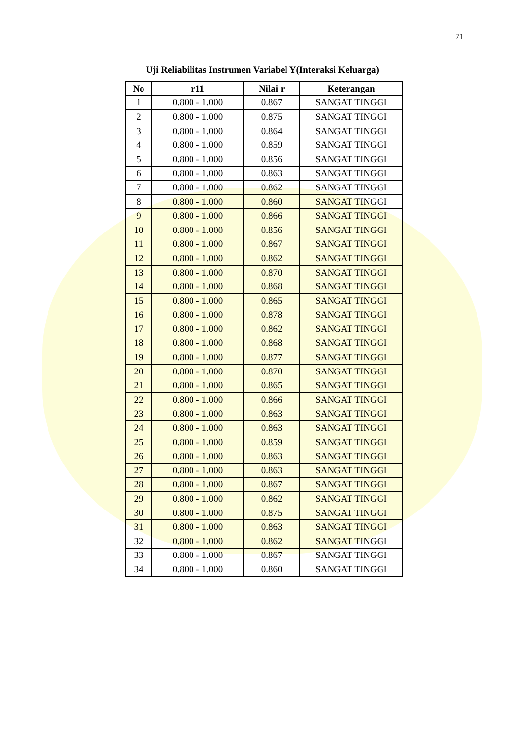71
Uji Reliabilitas Instrumen Variabel Y(Interaksi Keluarga)
| No | r11 | Nilai r | Keterangan |
| --- | --- | --- | --- |
| 1 | 0.800 - 1.000 | 0.867 | SANGAT TINGGI |
| 2 | 0.800 - 1.000 | 0.875 | SANGAT TINGGI |
| 3 | 0.800 - 1.000 | 0.864 | SANGAT TINGGI |
| 4 | 0.800 - 1.000 | 0.859 | SANGAT TINGGI |
| 5 | 0.800 - 1.000 | 0.856 | SANGAT TINGGI |
| 6 | 0.800 - 1.000 | 0.863 | SANGAT TINGGI |
| 7 | 0.800 - 1.000 | 0.862 | SANGAT TINGGI |
| 8 | 0.800 - 1.000 | 0.860 | SANGAT TINGGI |
| 9 | 0.800 - 1.000 | 0.866 | SANGAT TINGGI |
| 10 | 0.800 - 1.000 | 0.856 | SANGAT TINGGI |
| 11 | 0.800 - 1.000 | 0.867 | SANGAT TINGGI |
| 12 | 0.800 - 1.000 | 0.862 | SANGAT TINGGI |
| 13 | 0.800 - 1.000 | 0.870 | SANGAT TINGGI |
| 14 | 0.800 - 1.000 | 0.868 | SANGAT TINGGI |
| 15 | 0.800 - 1.000 | 0.865 | SANGAT TINGGI |
| 16 | 0.800 - 1.000 | 0.878 | SANGAT TINGGI |
| 17 | 0.800 - 1.000 | 0.862 | SANGAT TINGGI |
| 18 | 0.800 - 1.000 | 0.868 | SANGAT TINGGI |
| 19 | 0.800 - 1.000 | 0.877 | SANGAT TINGGI |
| 20 | 0.800 - 1.000 | 0.870 | SANGAT TINGGI |
| 21 | 0.800 - 1.000 | 0.865 | SANGAT TINGGI |
| 22 | 0.800 - 1.000 | 0.866 | SANGAT TINGGI |
| 23 | 0.800 - 1.000 | 0.863 | SANGAT TINGGI |
| 24 | 0.800 - 1.000 | 0.863 | SANGAT TINGGI |
| 25 | 0.800 - 1.000 | 0.859 | SANGAT TINGGI |
| 26 | 0.800 - 1.000 | 0.863 | SANGAT TINGGI |
| 27 | 0.800 - 1.000 | 0.863 | SANGAT TINGGI |
| 28 | 0.800 - 1.000 | 0.867 | SANGAT TINGGI |
| 29 | 0.800 - 1.000 | 0.862 | SANGAT TINGGI |
| 30 | 0.800 - 1.000 | 0.875 | SANGAT TINGGI |
| 31 | 0.800 - 1.000 | 0.863 | SANGAT TINGGI |
| 32 | 0.800 - 1.000 | 0.862 | SANGAT TINGGI |
| 33 | 0.800 - 1.000 | 0.867 | SANGAT TINGGI |
| 34 | 0.800 - 1.000 | 0.860 | SANGAT TINGGI |